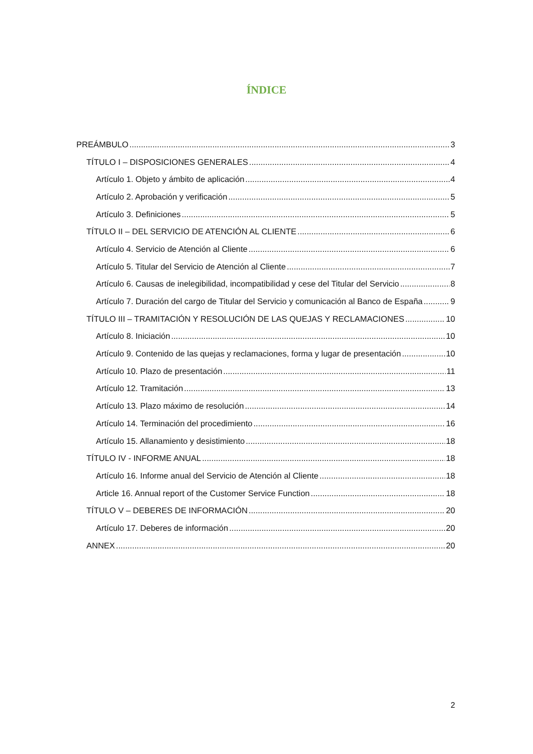ÍNDICE
PREÁMBULO 3
TÍTULO I – DISPOSICIONES GENERALES 4
Artículo 1. Objeto y ámbito de aplicación 4
Artículo 2. Aprobación y verificación 5
Artículo 3. Definiciones 5
TÍTULO II – DEL SERVICIO DE ATENCIÓN AL CLIENTE 6
Artículo 4. Servicio de Atención al Cliente 6
Artículo 5. Titular del Servicio de Atención al Cliente 7
Artículo 6. Causas de inelegibilidad, incompatibilidad y cese del Titular del Servicio 8
Artículo 7. Duración del cargo de Titular del Servicio y comunicación al Banco de España 9
TÍTULO III – TRAMITACIÓN Y RESOLUCIÓN DE LAS QUEJAS Y RECLAMACIONES 10
Artículo 8. Iniciación 10
Artículo 9. Contenido de las quejas y reclamaciones, forma y lugar de presentación 10
Artículo 10. Plazo de presentación 11
Artículo 12. Tramitación 13
Artículo 13. Plazo máximo de resolución 14
Artículo 14. Terminación del procedimiento 16
Artículo 15. Allanamiento y desistimiento 18
TÍTULO IV - INFORME ANUAL 18
Artículo 16. Informe anual del Servicio de Atención al Cliente 18
Article 16. Annual report of the Customer Service Function 18
TÍTULO V – DEBERES DE INFORMACIÓN 20
Artículo 17. Deberes de información 20
ANNEX 20
2